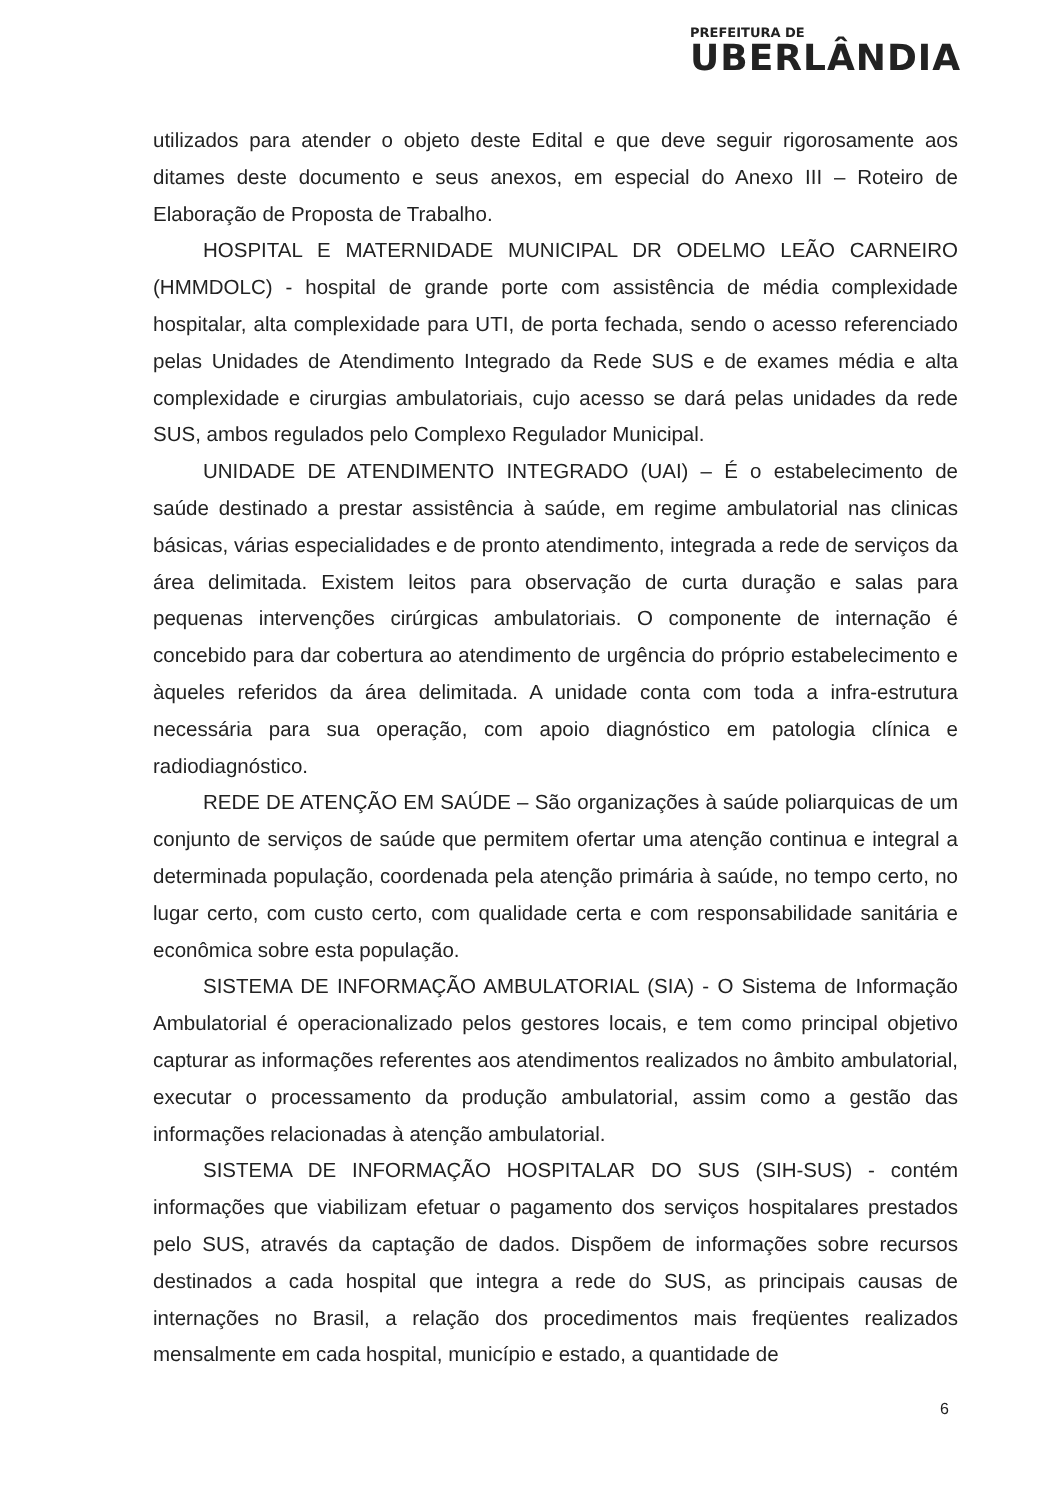PREFEITURA DE
UBERLÂNDIA
utilizados para atender o objeto deste Edital e que deve seguir rigorosamente aos ditames deste documento e seus anexos, em especial do Anexo III – Roteiro de Elaboração de Proposta de Trabalho.
HOSPITAL E MATERNIDADE MUNICIPAL DR ODELMO LEÃO CARNEIRO (HMMDOLC) - hospital de grande porte com assistência de média complexidade hospitalar, alta complexidade para UTI, de porta fechada, sendo o acesso referenciado pelas Unidades de Atendimento Integrado da Rede SUS e de exames média e alta complexidade e cirurgias ambulatoriais, cujo acesso se dará pelas unidades da rede SUS, ambos regulados pelo Complexo Regulador Municipal.
UNIDADE DE ATENDIMENTO INTEGRADO (UAI) – É o estabelecimento de saúde destinado a prestar assistência à saúde, em regime ambulatorial nas clinicas básicas, várias especialidades e de pronto atendimento, integrada a rede de serviços da área delimitada. Existem leitos para observação de curta duração e salas para pequenas intervenções cirúrgicas ambulatoriais. O componente de internação é concebido para dar cobertura ao atendimento de urgência do próprio estabelecimento e àqueles referidos da área delimitada. A unidade conta com toda a infra-estrutura necessária para sua operação, com apoio diagnóstico em patologia clínica e radiodiagnóstico.
REDE DE ATENÇÃO EM SAÚDE – São organizações à saúde poliarquicas de um conjunto de serviços de saúde que permitem ofertar uma atenção continua e integral a determinada população, coordenada pela atenção primária à saúde, no tempo certo, no lugar certo, com custo certo, com qualidade certa e com responsabilidade sanitária e econômica sobre esta população.
SISTEMA DE INFORMAÇÃO AMBULATORIAL (SIA) - O Sistema de Informação Ambulatorial é operacionalizado pelos gestores locais, e tem como principal objetivo capturar as informações referentes aos atendimentos realizados no âmbito ambulatorial, executar o processamento da produção ambulatorial, assim como a gestão das informações relacionadas à atenção ambulatorial.
SISTEMA DE INFORMAÇÃO HOSPITALAR DO SUS (SIH-SUS) - contém informações que viabilizam efetuar o pagamento dos serviços hospitalares prestados pelo SUS, através da captação de dados. Dispõem de informações sobre recursos destinados a cada hospital que integra a rede do SUS, as principais causas de internações no Brasil, a relação dos procedimentos mais freqüentes realizados mensalmente em cada hospital, município e estado, a quantidade de
6